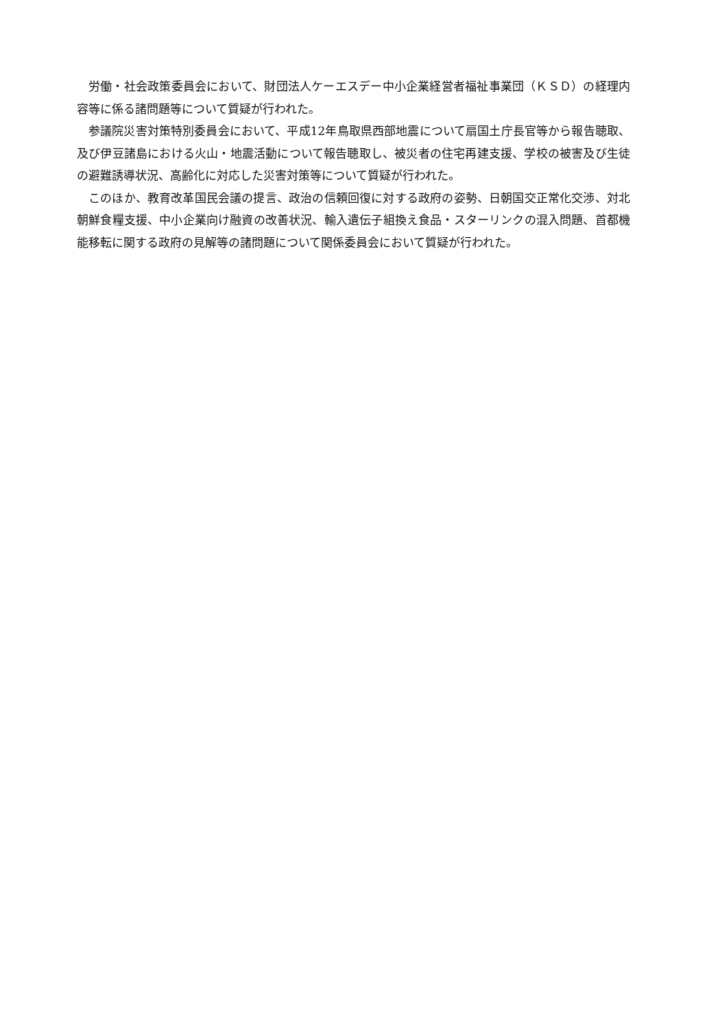労働・社会政策委員会において、財団法人ケーエスデー中小企業経営者福祉事業団（ＫＳＤ）の経理内容等に係る諸問題等について質疑が行われた。
参議院災害対策特別委員会において、平成12年鳥取県西部地震について扇国土庁長官等から報告聴取、及び伊豆諸島における火山・地震活動について報告聴取し、被災者の住宅再建支援、学校の被害及び生徒の避難誘導状況、高齢化に対応した災害対策等について質疑が行われた。
このほか、教育改革国民会議の提言、政治の信頼回復に対する政府の姿勢、日朝国交正常化交渉、対北朝鮮食糧支援、中小企業向け融資の改善状況、輸入遺伝子組換え食品・スターリンクの混入問題、首都機能移転に関する政府の見解等の諸問題について関係委員会において質疑が行われた。